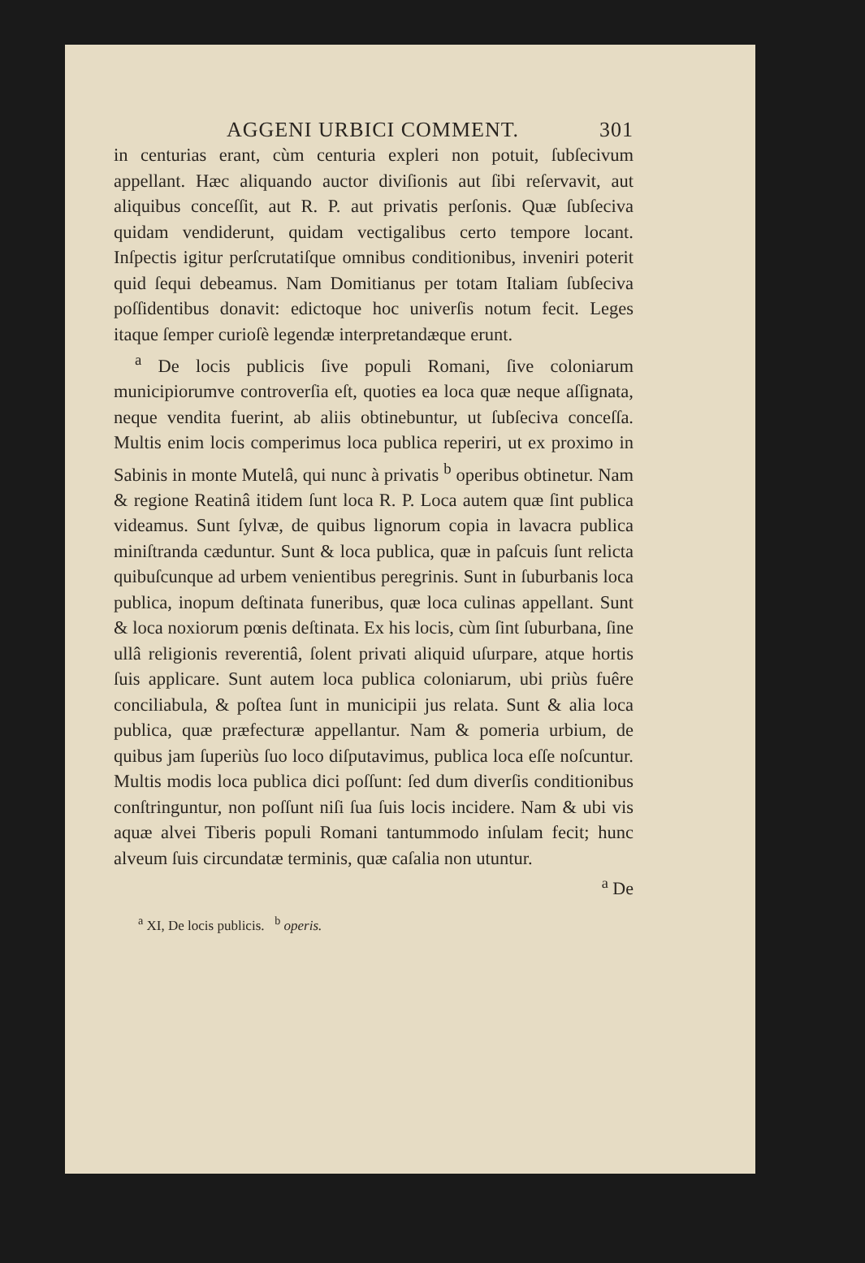AGGENI URBICI COMMENT. 301
in centurias erant, cùm centuria expleri non potuit, ſubſecivum appellant. Hæc aliquando auctor diviſionis aut ſibi reſervavit, aut aliquibus conceſſit, aut R. P. aut privatis perſonis. Quæ ſubſeciva quidam vendiderunt, quidam vectigalibus certo tempore locant. Inſpectis igitur perſcrutatiſque omnibus conditionibus, inveniri poterit quid ſequi debeamus. Nam Domitianus per totam Italiam ſubſeciva poſſidentibus donavit: edictoque hoc univerſis notum fecit. Leges itaque ſemper curioſè legendæ interpretandæque erunt.
<sup>a</sup> De locis publicis ſive populi Romani, ſive coloniarum municipiorumve controverſia eſt, quoties ea loca quæ neque aſſignata, neque vendita fuerint, ab aliis obtinebuntur, ut ſubſeciva conceſſa. Multis enim locis comperimus loca publica reperiri, ut ex proximo in Sabinis in monte Mutelâ, qui nunc à privatis <sup>b</sup> operibus obtinetur. Nam & regione Reatinâ itidem ſunt loca R. P. Loca autem quæ ſint publica videamus. Sunt ſylvæ, de quibus lignorum copia in lavacra publica miniſtranda cæduntur. Sunt & loca publica, quæ in paſcuis ſunt relicta quibuſcunque ad urbem venientibus peregrinis. Sunt in ſuburbanis loca publica, inopum deſtinata funeribus, quæ loca culinas appellant. Sunt & loca noxiorum pœnis deſtinata. Ex his locis, cùm ſint ſuburbana, ſine ullâ religionis reverentiâ, ſolent privati aliquid uſurpare, atque hortis ſuis applicare. Sunt autem loca publica coloniarum, ubi priùs fuêre conciliabula, & poſtea ſunt in municipii jus relata. Sunt & alia loca publica, quæ præfecturæ appellantur. Nam & pomeria urbium, de quibus jam ſuperiùs ſuo loco diſputavimus, publica loca eſſe noſcuntur. Multis modis loca publica dici poſſunt: ſed dum diverſis conditionibus conſtringuntur, non poſſunt niſi ſua ſuis locis incidere. Nam & ubi vis aquæ alvei Tiberis populi Romani tantummodo inſulam fecit; hunc alveum ſuis circundatæ terminis, quæ caſalia non utuntur.
<sup>a</sup> De
<sup>a</sup> XI, De locis publicis. <sup>b</sup> operis.